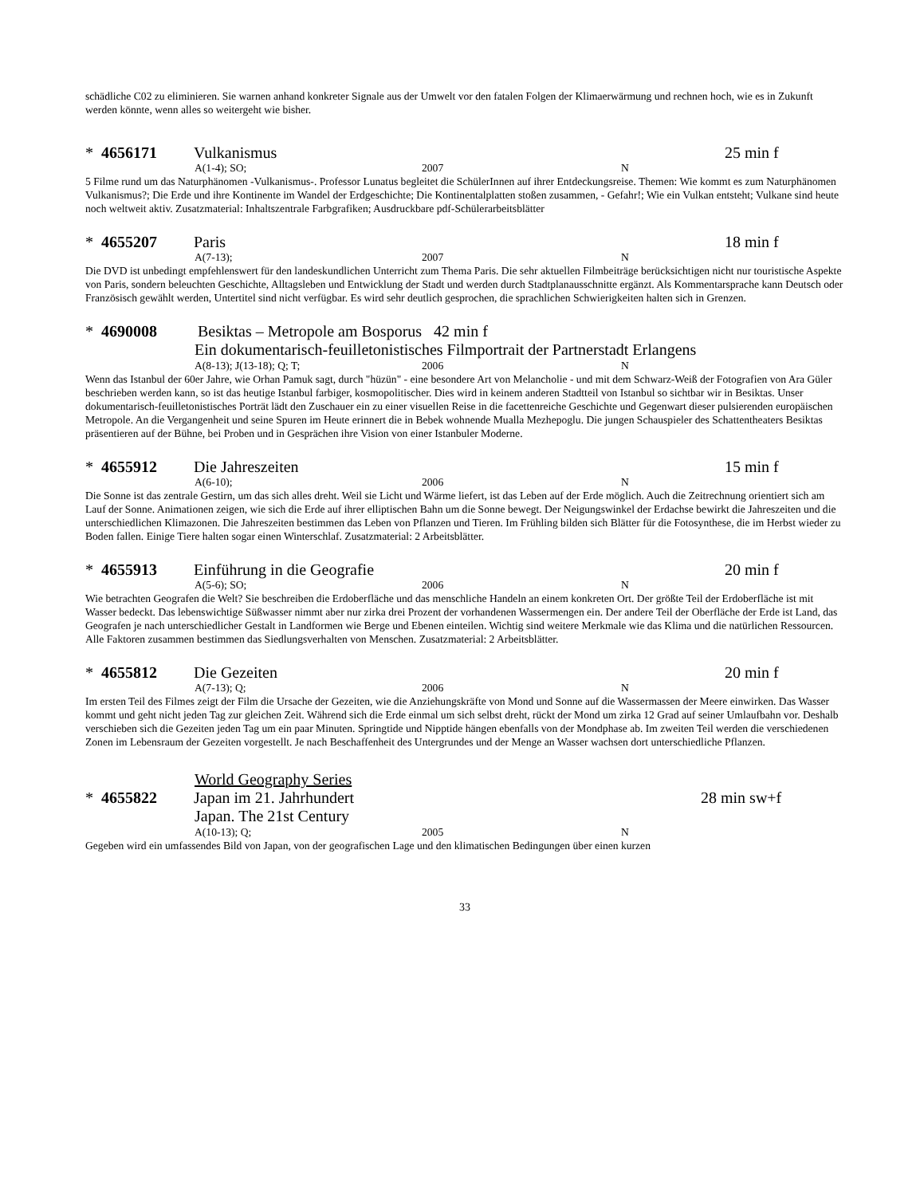schädliche C02 zu eliminieren. Sie warnen anhand konkreter Signale aus der Umwelt vor den fatalen Folgen der Klimaerwärmung und rechnen hoch, wie es in Zukunft werden könnte, wenn alles so weitergeht wie bisher.
* 4656171 Vulkanismus 25 min f
A(1-4); SO; 2007 N
5 Filme rund um das Naturphänomen -Vulkanismus-. Professor Lunatus begleitet die SchülerInnen auf ihrer Entdeckungsreise. Themen: Wie kommt es zum Naturphänomen Vulkanismus?; Die Erde und ihre Kontinente im Wandel der Erdgeschichte; Die Kontinentalplatten stoßen zusammen, - Gefahr!; Wie ein Vulkan entsteht; Vulkane sind heute noch weltweit aktiv. Zusatzmaterial: Inhaltszentrale Farbgrafiken; Ausdruckbare pdf-Schülerarbeitsblätter
* 4655207 Paris 18 min f
A(7-13); 2007 N
Die DVD ist unbedingt empfehlenswert für den landeskundlichen Unterricht zum Thema Paris. Die sehr aktuellen Filmbeiträge berücksichtigen nicht nur touristische Aspekte von Paris, sondern beleuchten Geschichte, Alltagsleben und Entwicklung der Stadt und werden durch Stadtplanausschnitte ergänzt. Als Kommentarsprache kann Deutsch oder Französisch gewählt werden, Untertitel sind nicht verfügbar. Es wird sehr deutlich gesprochen, die sprachlichen Schwierigkeiten halten sich in Grenzen.
* 4690008 Besiktas – Metropole am Bosporus 42 min f
Ein dokumentarisch-feuilletonistisches Filmportrait der Partnerstadt Erlangens
A(8-13); J(13-18); Q; T; 2006 N
Wenn das Istanbul der 60er Jahre, wie Orhan Pamuk sagt, durch "hüzün" - eine besondere Art von Melancholie - und mit dem Schwarz-Weiß der Fotografien von Ara Güler beschrieben werden kann, so ist das heutige Istanbul farbiger, kosmopolitischer. Dies wird in keinem anderen Stadtteil von Istanbul so sichtbar wir in Besiktas. Unser dokumentarisch-feuilletonistisches Porträt lädt den Zuschauer ein zu einer visuellen Reise in die facettenreiche Geschichte und Gegenwart dieser pulsierenden europäischen Metropole. An die Vergangenheit und seine Spuren im Heute erinnert die in Bebek wohnende Mualla Mezhepoglu. Die jungen Schauspieler des Schattentheaters Besiktas präsentieren auf der Bühne, bei Proben und in Gesprächen ihre Vision von einer Istanbuler Moderne.
* 4655912 Die Jahreszeiten 15 min f
A(6-10); 2006 N
Die Sonne ist das zentrale Gestirn, um das sich alles dreht. Weil sie Licht und Wärme liefert, ist das Leben auf der Erde möglich. Auch die Zeitrechnung orientiert sich am Lauf der Sonne. Animationen zeigen, wie sich die Erde auf ihrer elliptischen Bahn um die Sonne bewegt. Der Neigungswinkel der Erdachse bewirkt die Jahreszeiten und die unterschiedlichen Klimazonen. Die Jahreszeiten bestimmen das Leben von Pflanzen und Tieren. Im Frühling bilden sich Blätter für die Fotosynthese, die im Herbst wieder zu Boden fallen. Einige Tiere halten sogar einen Winterschlaf. Zusatzmaterial: 2 Arbeitsblätter.
* 4655913 Einführung in die Geografie 20 min f
A(5-6); SO; 2006 N
Wie betrachten Geografen die Welt? Sie beschreiben die Erdoberfläche und das menschliche Handeln an einem konkreten Ort. Der größte Teil der Erdoberfläche ist mit Wasser bedeckt. Das lebenswichtige Süßwasser nimmt aber nur zirka drei Prozent der vorhandenen Wassermengen ein. Der andere Teil der Oberfläche der Erde ist Land, das Geografen je nach unterschiedlicher Gestalt in Landformen wie Berge und Ebenen einteilen. Wichtig sind weitere Merkmale wie das Klima und die natürlichen Ressourcen. Alle Faktoren zusammen bestimmen das Siedlungsverhalten von Menschen. Zusatzmaterial: 2 Arbeitsblätter.
* 4655812 Die Gezeiten 20 min f
A(7-13); Q; 2006 N
Im ersten Teil des Filmes zeigt der Film die Ursache der Gezeiten, wie die Anziehungskräfte von Mond und Sonne auf die Wassermassen der Meere einwirken. Das Wasser kommt und geht nicht jeden Tag zur gleichen Zeit. Während sich die Erde einmal um sich selbst dreht, rückt der Mond um zirka 12 Grad auf seiner Umlaufbahn vor. Deshalb verschieben sich die Gezeiten jeden Tag um ein paar Minuten. Springtide und Nipptide hängen ebenfalls von der Mondphase ab. Im zweiten Teil werden die verschiedenen Zonen im Lebensraum der Gezeiten vorgestellt. Je nach Beschaffenheit des Untergrundes und der Menge an Wasser wachsen dort unterschiedliche Pflanzen.
World Geography Series
* 4655822 Japan im 21. Jahrhundert 28 min sw+f
Japan. The 21st Century
A(10-13); Q; 2005 N
Gegeben wird ein umfassendes Bild von Japan, von der geografischen Lage und den klimatischen Bedingungen über einen kurzen
33